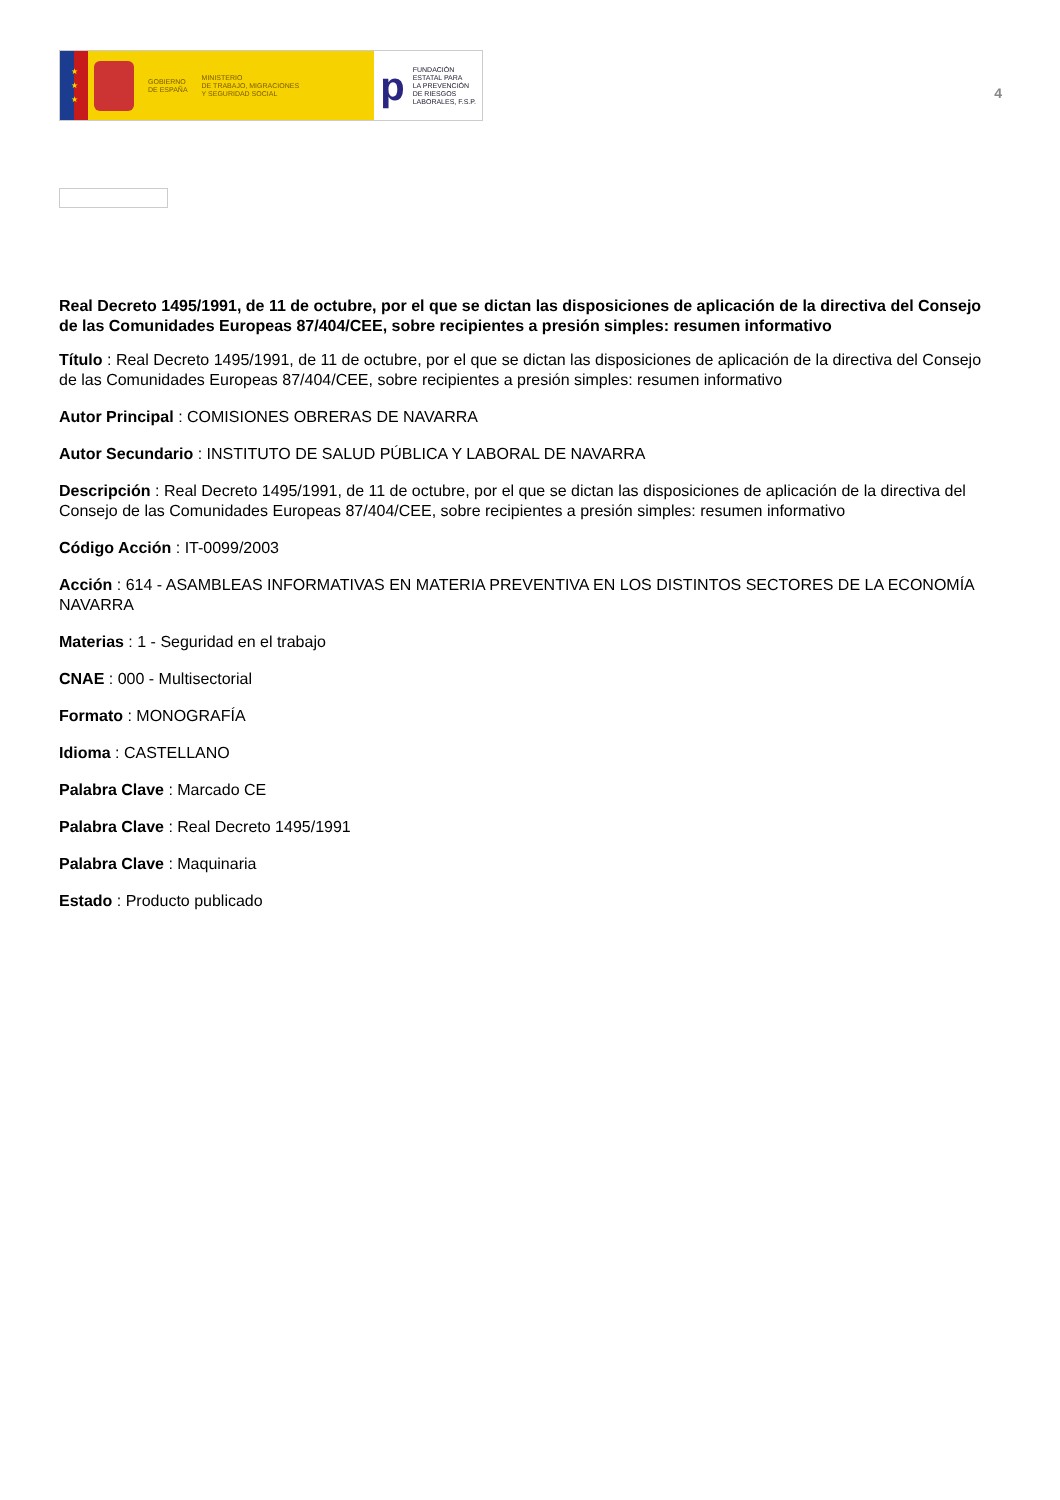★
★
★
GOBIERNO
DE ESPAÑA
MINISTERIO
DE TRABAJO, MIGRACIONES
Y SEGURIDAD SOCIAL
p
FUNDACIÓN
ESTATAL PARA
LA PREVENCIÓN
DE RIESGOS
LABORALES, F.S.P.
4
Real Decreto 1495/1991, de 11 de octubre, por el que se dictan las disposiciones de aplicación de la directiva del Consejo de las Comunidades Europeas 87/404/CEE, sobre recipientes a presión simples: resumen informativo
Título : Real Decreto 1495/1991, de 11 de octubre, por el que se dictan las disposiciones de aplicación de la directiva del Consejo de las Comunidades Europeas 87/404/CEE, sobre recipientes a presión simples: resumen informativo
Autor Principal : COMISIONES OBRERAS DE NAVARRA
Autor Secundario : INSTITUTO DE SALUD PÚBLICA Y LABORAL DE NAVARRA
Descripción : Real Decreto 1495/1991, de 11 de octubre, por el que se dictan las disposiciones de aplicación de la directiva del Consejo de las Comunidades Europeas 87/404/CEE, sobre recipientes a presión simples: resumen informativo
Código Acción : IT-0099/2003
Acción : 614 - ASAMBLEAS INFORMATIVAS EN MATERIA PREVENTIVA EN LOS DISTINTOS SECTORES DE LA ECONOMÍA NAVARRA
Materias : 1 - Seguridad en el trabajo
CNAE : 000 - Multisectorial
Formato : MONOGRAFÍA
Idioma : CASTELLANO
Palabra Clave : Marcado CE
Palabra Clave : Real Decreto 1495/1991
Palabra Clave : Maquinaria
Estado : Producto publicado